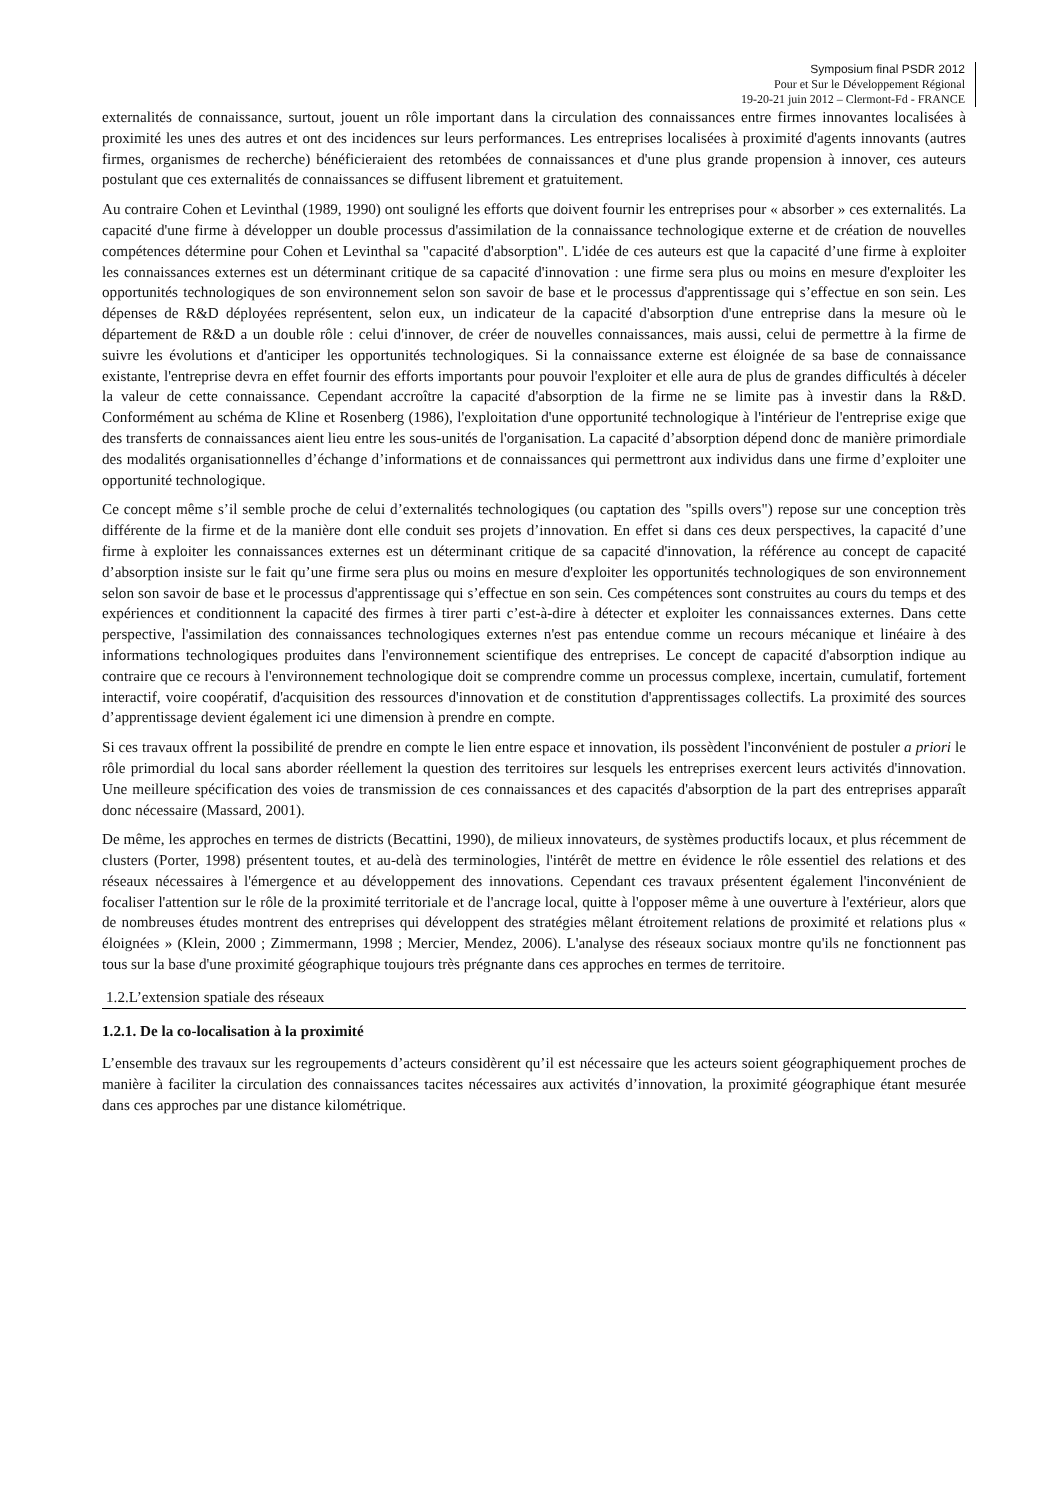Symposium final PSDR 2012
Pour et Sur le Développement Régional
19-20-21 juin 2012 – Clermont-Fd - FRANCE
externalités de connaissance, surtout, jouent un rôle important dans la circulation des connaissances entre firmes innovantes localisées à proximité les unes des autres et ont des incidences sur leurs performances. Les entreprises localisées à proximité d'agents innovants (autres firmes, organismes de recherche) bénéficieraient des retombées de connaissances et d'une plus grande propension à innover, ces auteurs postulant que ces externalités de connaissances se diffusent librement et gratuitement.
Au contraire Cohen et Levinthal (1989, 1990) ont souligné les efforts que doivent fournir les entreprises pour « absorber » ces externalités. La capacité d'une firme à développer un double processus d'assimilation de la connaissance technologique externe et de création de nouvelles compétences détermine pour Cohen et Levinthal sa "capacité d'absorption". L'idée de ces auteurs est que la capacité d’une firme à exploiter les connaissances externes est un déterminant critique de sa capacité d'innovation : une firme sera plus ou moins en mesure d'exploiter les opportunités technologiques de son environnement selon son savoir de base et le processus d'apprentissage qui s’effectue en son sein. Les dépenses de R&D déployées représentent, selon eux, un indicateur de la capacité d'absorption d'une entreprise dans la mesure où le département de R&D a un double rôle : celui d'innover, de créer de nouvelles connaissances, mais aussi, celui de permettre à la firme de suivre les évolutions et d'anticiper les opportunités technologiques. Si la connaissance externe est éloignée de sa base de connaissance existante, l'entreprise devra en effet fournir des efforts importants pour pouvoir l'exploiter et elle aura de plus de grandes difficultés à déceler la valeur de cette connaissance. Cependant accroître la capacité d'absorption de la firme ne se limite pas à investir dans la R&D. Conformément au schéma de Kline et Rosenberg (1986), l'exploitation d'une opportunité technologique à l'intérieur de l'entreprise exige que des transferts de connaissances aient lieu entre les sous-unités de l'organisation. La capacité d’absorption dépend donc de manière primordiale des modalités organisationnelles d’échange d’informations et de connaissances qui permettront aux individus dans une firme d’exploiter une opportunité technologique.
Ce concept même s’il semble proche de celui d’externalités technologiques (ou captation des "spills overs") repose sur une conception très différente de la firme et de la manière dont elle conduit ses projets d’innovation. En effet si dans ces deux perspectives, la capacité d’une firme à exploiter les connaissances externes est un déterminant critique de sa capacité d'innovation, la référence au concept de capacité d’absorption insiste sur le fait qu’une firme sera plus ou moins en mesure d'exploiter les opportunités technologiques de son environnement selon son savoir de base et le processus d'apprentissage qui s’effectue en son sein. Ces compétences sont construites au cours du temps et des expériences et conditionnent la capacité des firmes à tirer parti c’est-à-dire à détecter et exploiter les connaissances externes. Dans cette perspective, l'assimilation des connaissances technologiques externes n'est pas entendue comme un recours mécanique et linéaire à des informations technologiques produites dans l'environnement scientifique des entreprises. Le concept de capacité d'absorption indique au contraire que ce recours à l'environnement technologique doit se comprendre comme un processus complexe, incertain, cumulatif, fortement interactif, voire coopératif, d'acquisition des ressources d'innovation et de constitution d'apprentissages collectifs. La proximité des sources d’apprentissage devient également ici une dimension à prendre en compte.
Si ces travaux offrent la possibilité de prendre en compte le lien entre espace et innovation, ils possèdent l'inconvénient de postuler a priori le rôle primordial du local sans aborder réellement la question des territoires sur lesquels les entreprises exercent leurs activités d'innovation. Une meilleure spécification des voies de transmission de ces connaissances et des capacités d'absorption de la part des entreprises apparaît donc nécessaire (Massard, 2001).
De même, les approches en termes de districts (Becattini, 1990), de milieux innovateurs, de systèmes productifs locaux, et plus récemment de clusters (Porter, 1998) présentent toutes, et au-delà des terminologies, l'intérêt de mettre en évidence le rôle essentiel des relations et des réseaux nécessaires à l'émergence et au développement des innovations. Cependant ces travaux présentent également l'inconvénient de focaliser l'attention sur le rôle de la proximité territoriale et de l'ancrage local, quitte à l'opposer même à une ouverture à l'extérieur, alors que de nombreuses études montrent des entreprises qui développent des stratégies mêlant étroitement relations de proximité et relations plus « éloignées » (Klein, 2000 ; Zimmermann, 1998 ; Mercier, Mendez, 2006). L'analyse des réseaux sociaux montre qu'ils ne fonctionnent pas tous sur la base d'une proximité géographique toujours très prégnante dans ces approches en termes de territoire.
1.2.L’extension spatiale des réseaux
1.2.1. De la co-localisation à la proximité
L’ensemble des travaux sur les regroupements d’acteurs considèrent qu’il est nécessaire que les acteurs soient géographiquement proches de manière à faciliter la circulation des connaissances tacites nécessaires aux activités d’innovation, la proximité géographique étant mesurée dans ces approches par une distance kilométrique.